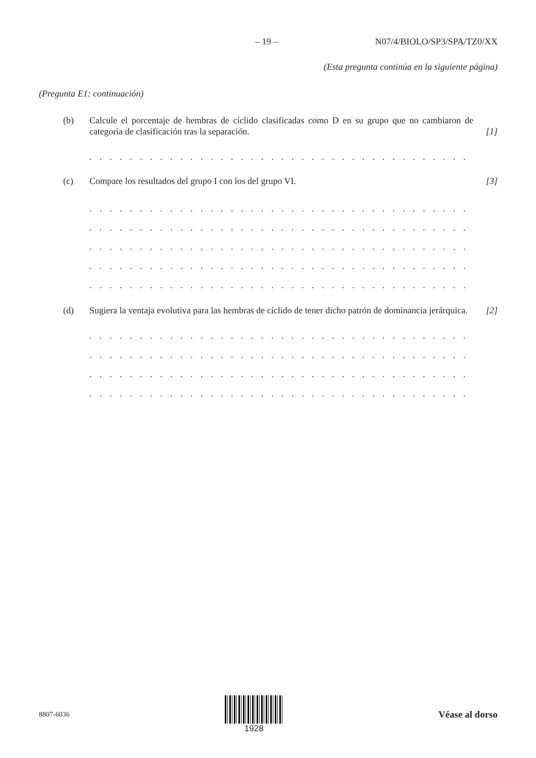– 19 – N07/4/BIOLO/SP3/SPA/TZ0/XX
(Esta pregunta continúa en la siguiente página)
(Pregunta E1: continuación)
(b) Calcule el porcentaje de hembras de cíclido clasificadas como D en su grupo que no cambiaron de categoría de clasificación tras la separación.
[1]
. . . . . . . . . . . . . . . . . . . . . . . . . . . . . . . . . . . . . . . . . . . . . . . . . . . . . . . . . . . . . . . . . . . .
(c) Compare los resultados del grupo I con los del grupo VI. [3]
. . . . . . . . . . . . . . . . . . . . . . . . . . . . . . . . . . . . . . . . . . . . . . . . . . . . . . . . . . . . . . . . . . . .
. . . . . . . . . . . . . . . . . . . . . . . . . . . . . . . . . . . . . . . . . . . . . . . . . . . . . . . . . . . . . . . . . . . .
. . . . . . . . . . . . . . . . . . . . . . . . . . . . . . . . . . . . . . . . . . . . . . . . . . . . . . . . . . . . . . . . . . . .
. . . . . . . . . . . . . . . . . . . . . . . . . . . . . . . . . . . . . . . . . . . . . . . . . . . . . . . . . . . . . . . . . . . .
. . . . . . . . . . . . . . . . . . . . . . . . . . . . . . . . . . . . . . . . . . . . . . . . . . . . . . . . . . . . . . . . . . . .
(d) Sugiera la ventaja evolutiva para las hembras de cíclido de tener dicho patrón de dominancia jerárquica.
[2]
. . . . . . . . . . . . . . . . . . . . . . . . . . . . . . . . . . . . . . . . . . . . . . . . . . . . . . . . . . . . . . . . . . . .
. . . . . . . . . . . . . . . . . . . . . . . . . . . . . . . . . . . . . . . . . . . . . . . . . . . . . . . . . . . . . . . . . . . .
. . . . . . . . . . . . . . . . . . . . . . . . . . . . . . . . . . . . . . . . . . . . . . . . . . . . . . . . . . . . . . . . . . . .
. . . . . . . . . . . . . . . . . . . . . . . . . . . . . . . . . . . . . . . . . . . . . . . . . . . . . . . . . . . . . . . . . . . .
8807-6036
1928 Véase al dorso